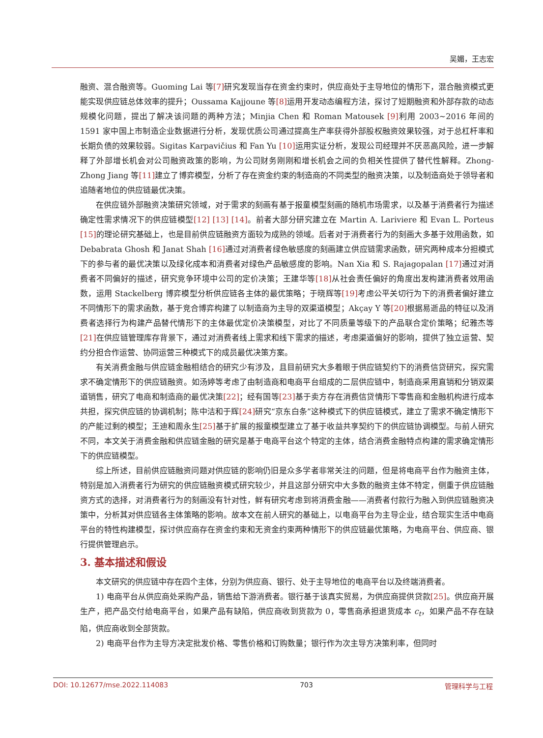吴媚，王志宏
融资、混合融资等。Guoming Lai 等[7] 研究发现当存在资金约束时，供应商处于主导地位的情形下，混合融资模式更能实现供应链总体效率的提升；Oussama Kajjoune 等[8] 运用开发动态编程方法，探讨了短期融资和外部存款的动态规模化问题，提出了解决该问题的两种方法；Minjia Chen 和 Roman Matousek [9] 利用 2003~2016 年间的 1591 家中国上市制造企业数据进行分析，发现优质公司通过提高生产率获得外部股权融资效果较强，对于总杠杆率和长期负债的效果较弱。Sigitas Karpavičius 和 Fan Yu [10] 运用实证分析，发现公司经理并不厌恶高风险，进一步解释了外部增长机会对公司融资政策的影响，为公司财务刚刚和增长机会之间的负相关性提供了替代性解释。Zhong-Zhong Jiang 等[11] 建立了博弈模型，分析了存在资金约束的制造商的不同类型的融资决策，以及制造商处于领导者和追随者地位的供应链最优决策。
在供应链外部融资决策研究领域，对于需求的刻画有基于报童模型刻画的随机市场需求，以及基于消费者行为描述确定性需求情况下的供应链模型[12] [13] [14]。前者大部分研究建立在 Martin A. Lariviere 和 Evan L. Porteus [15] 的理论研究基础上，也是目前供应链融资方面较为成熟的领域。后者对于消费者行为的刻画大多基于效用函数，如 Debabrata Ghosh 和 Janat Shah [16] 通过对消费者绿色敏感度的刻画建立供应链需求函数，研究两种成本分担模式下的参与者的最优决策以及绿化成本和消费者对绿色产品敏感度的影响。Nan Xia 和 S. Rajagopalan [17] 通过对消费者不同偏好的描述，研究竞争环境中公司的定价决策；王建华等[18] 从社会责任偏好的角度出发构建消费者效用函数，运用 Stackelberg 博弈模型分析供应链各主体的最优策略；于晓辉等[19] 考虑公平关切行为下的消费者偏好建立不同情形下的需求函数，基于竞合博弈构建了以制造商为主导的双渠道模型；Akçay Y 等[20] 根据易逝品的特征以及消费者选择行为构建产品替代情形下的主体最优定价决策模型，对比了不同质量等级下的产品联合定价策略；纪雅杰等[21] 在供应链管理库存背景下，通过对消费者线上需求和线下需求的描述，考虑渠道偏好的影响，提供了独立运营、契约分担合作运营、协同运营三种模式下的成员最优决策方案。
有关消费金融与供应链金融相结合的研究少有涉及，且目前研究大多着眼于供应链契约下的消费信贷研究，探究需求不确定情形下的供应链融资。如汤婷等考虑了由制造商和电商平台组成的二层供应链中，制造商采用直销和分销双渠道销售，研究了电商和制造商的最优决策[22]；经有国等[23] 基于卖方存在消费信贷情形下零售商和金融机构进行成本共担，探究供应链的协调机制；陈中洁和于辉[24] 研究“京东白条”这种模式下的供应链模式，建立了需求不确定情形下的产能过剩的模型；王迪和周永生[25] 基于扩展的报童模型建立了基于收益共享契约下的供应链协调模型。与前人研究不同，本文关于消费金融和供应链金融的研究是基于电商平台这个特定的主体，结合消费金融特点构建的需求确定情形下的供应链模型。
综上所述，目前供应链融资问题对供应链的影响仍旧是众多学者非常关注的问题，但是将电商平台作为融资主体，特别是加入消费者行为研究的供应链融资模式研究较少，并且这部分研究中大多数的融资主体不特定，侧重于供应链融资方式的选择，对消费者行为的刻画没有针对性，鲜有研究考虑到将消费金融——消费者付款行为融入到供应链融资决策中，分析其对供应链各主体策略的影响。故本文在前人研究的基础上，以电商平台为主导企业，结合现实生活中电商平台的特性构建模型，探讨供应商存在资金约束和无资金约束两种情形下的供应链最优策略，为电商平台、供应商、银行提供管理启示。
3. 基本描述和假设
本文研究的供应链中存在四个主体，分别为供应商、银行、处于主导地位的电商平台以及终端消费者。
1) 电商平台从供应商处采购产品，销售给下游消费者。银行基于该真实贸易，为供应商提供贷款[25]。供应商开展生产，把产品交付给电商平台，如果产品有缺陷，供应商收到货款为 0，零售商承担退货成本 c<sub>t</sub>，如果产品不存在缺陷，供应商收到全部货款。
2) 电商平台作为主导方决定批发价格、零售价格和订购数量；银行作为次主导方决策利率，但同时
DOI: 10.12677/mse.2022.114083 703 管理科学与工程